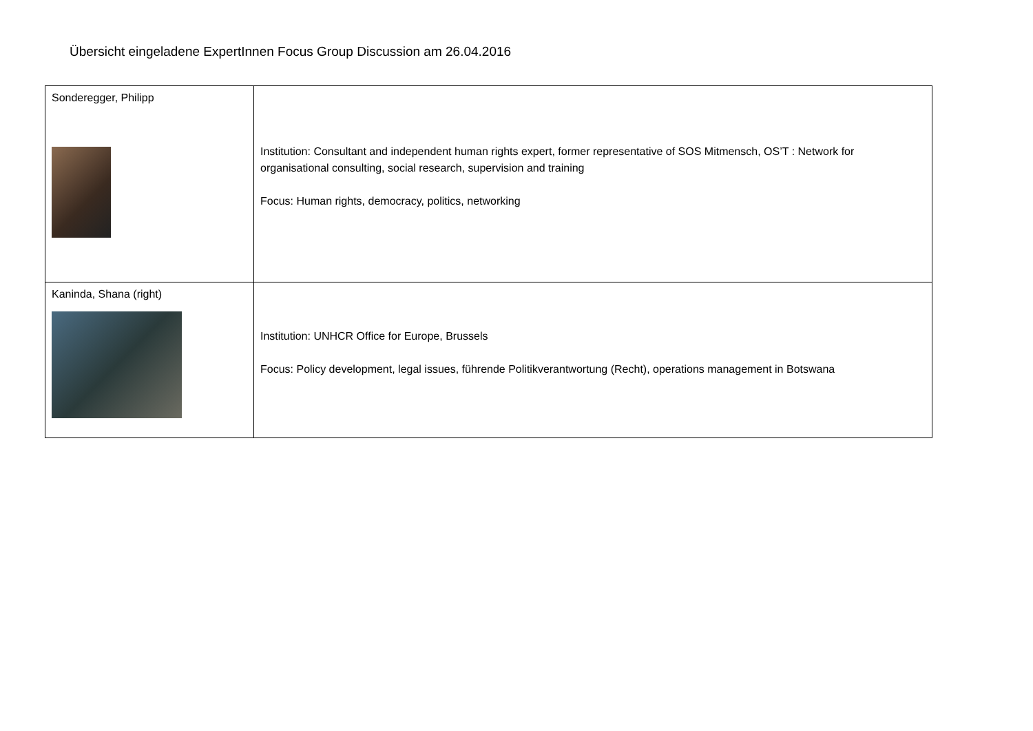Übersicht eingeladene ExpertInnen Focus Group Discussion am 26.04.2016
| Sonderegger, Philipp | Institution: Consultant and independent human rights expert, former representative of SOS Mitmensch, OS’T : Network for organisational consulting, social research, supervision and training Focus: Human rights, democracy, politics, networking |
| Kaninda, Shana (right) | Institution: UNHCR Office for Europe, Brussels Focus: Policy development, legal issues, führende Politikverantwortung (Recht), operations management in Botswana |